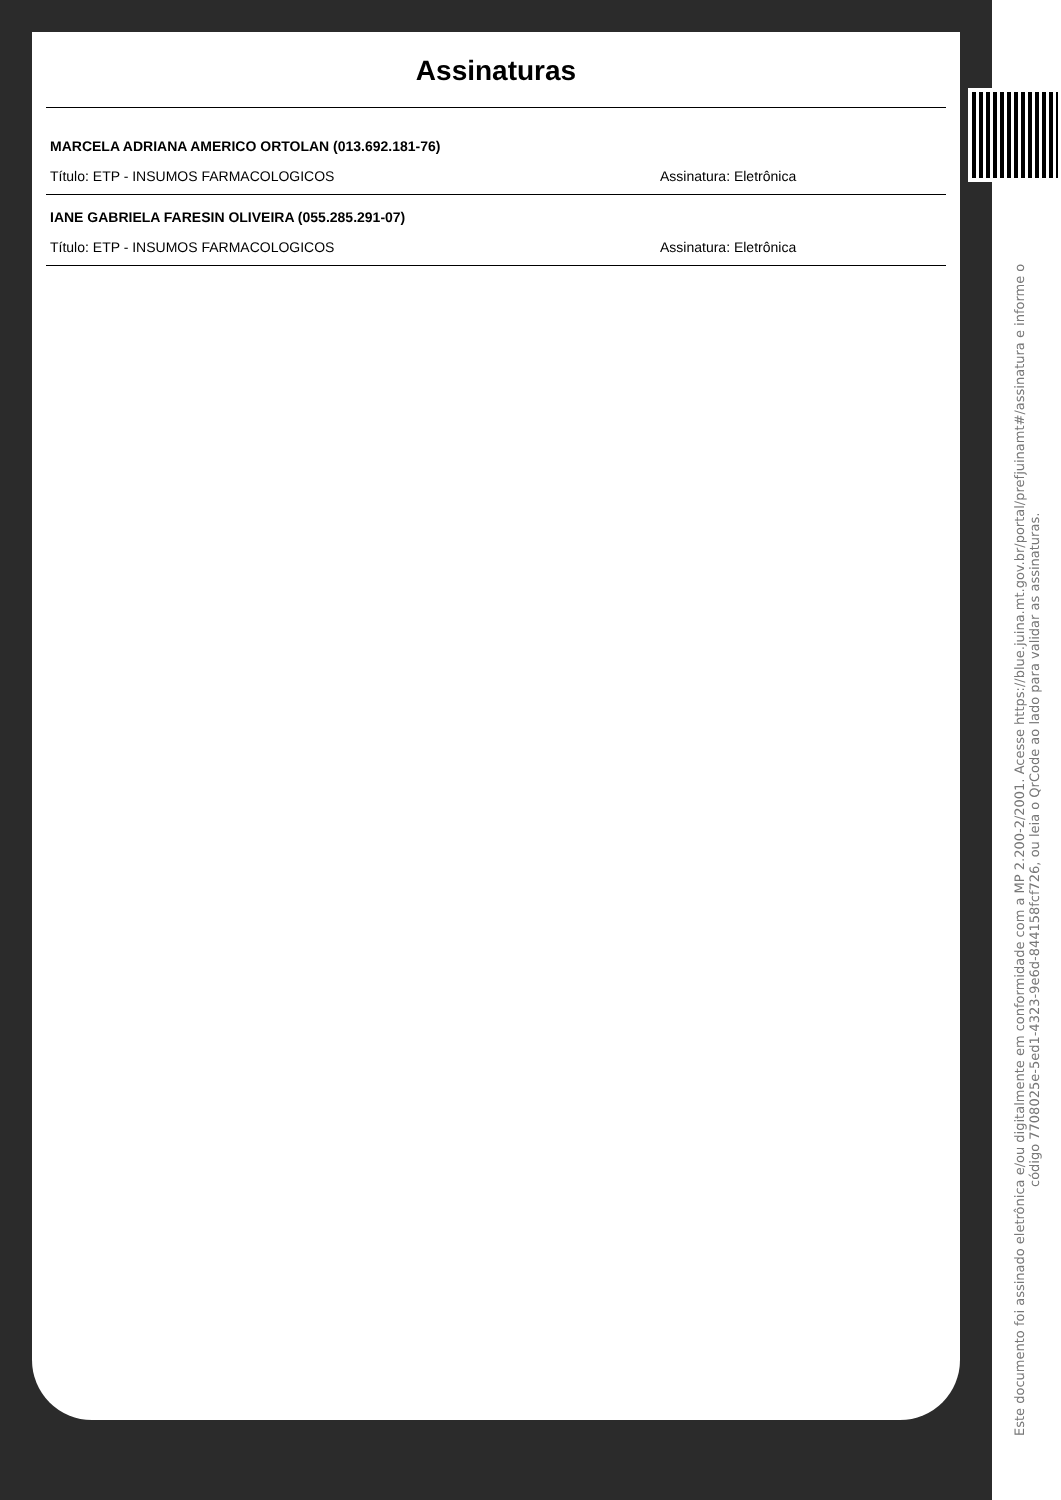Assinaturas
MARCELA ADRIANA AMERICO ORTOLAN (013.692.181-76)
Título: ETP - INSUMOS FARMACOLOGICOS Assinatura: Eletrônica
IANE GABRIELA FARESIN OLIVEIRA (055.285.291-07)
Título: ETP - INSUMOS FARMACOLOGICOS Assinatura: Eletrônica
Este documento foi assinado eletrônica e/ou digitalmente em conformidade com a MP 2.200-2/2001. Acesse https://blue.juina.mt.gov.br/portal/prefjuinamt#/assinatura e informe o código 7708025e-5ed1-4323-9e6d-844158fcf726, ou leia o QrCode ao lado para validar as assinaturas.